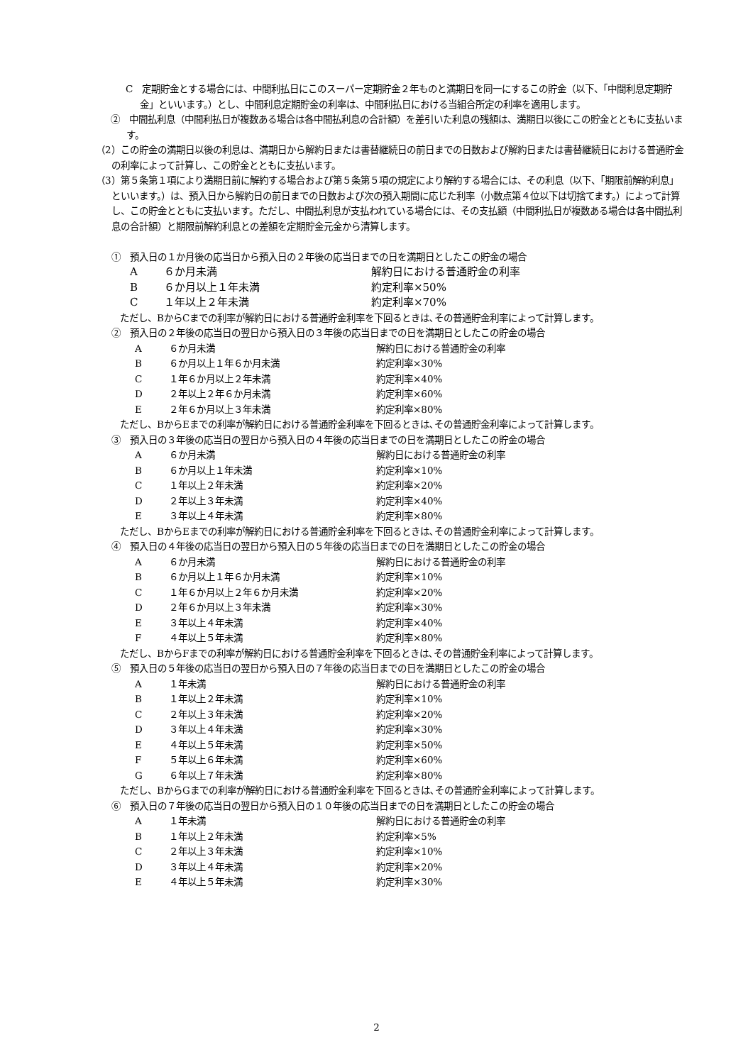C　定期貯金とする場合には、中間利払日にこのスーパー定期貯金２年ものと満期日を同一にするこの貯金（以下、「中間利息定期貯金」といいます。）とし、中間利息定期貯金の利率は、中間利払日における当組合所定の利率を適用します。
②　中間払利息（中間利払日が複数ある場合は各中間払利息の合計額）を差引いた利息の残額は、満期日以後にこの貯金とともに支払います。
（2）この貯金の満期日以後の利息は、満期日から解約日または書替継続日の前日までの日数および解約日または書替継続日における普通貯金の利率によって計算し、この貯金とともに支払います。
（3）第５条第１項により満期日前に解約する場合および第５条第５項の規定により解約する場合には、その利息（以下、「期限前解約利息」といいます。）は、預入日から解約日の前日までの日数および次の預入期間に応じた利率（小数点第４位以下は切捨てます。）によって計算し、この貯金とともに支払います。ただし、中間払利息が支払われている場合には、その支払額（中間利払日が複数ある場合は各中間払利息の合計額）と期限前解約利息との差額を定期貯金元金から清算します。
①　預入日の１か月後の応当日から預入日の２年後の応当日までの日を満期日としたこの貯金の場合
| A | ６か月未満 | 解約日における普通貯金の利率 |
| B | ６か月以上１年未満 | 約定利率×50% |
| C | １年以上２年未満 | 約定利率×70% |
　ただし、BからCまでの利率が解約日における普通貯金利率を下回るときは､その普通貯金利率によって計算します。
②　預入日の２年後の応当日の翌日から預入日の３年後の応当日までの日を満期日としたこの貯金の場合
| A | ６か月未満 | 解約日における普通貯金の利率 |
| B | ６か月以上１年６か月未満 | 約定利率×30% |
| C | １年６か月以上２年未満 | 約定利率×40% |
| D | ２年以上２年６か月未満 | 約定利率×60% |
| E | ２年６か月以上３年未満 | 約定利率×80% |
　ただし、BからEまでの利率が解約日における普通貯金利率を下回るときは､その普通貯金利率によって計算します。
③　預入日の３年後の応当日の翌日から預入日の４年後の応当日までの日を満期日としたこの貯金の場合
| A | ６か月未満 | 解約日における普通貯金の利率 |
| B | ６か月以上１年未満 | 約定利率×10% |
| C | １年以上２年未満 | 約定利率×20% |
| D | ２年以上３年未満 | 約定利率×40% |
| E | ３年以上４年未満 | 約定利率×80% |
　ただし、BからEまでの利率が解約日における普通貯金利率を下回るときは､その普通貯金利率によって計算します。
④　預入日の４年後の応当日の翌日から預入日の５年後の応当日までの日を満期日としたこの貯金の場合
| A | ６か月未満 | 解約日における普通貯金の利率 |
| B | ６か月以上１年６か月未満 | 約定利率×10% |
| C | １年６か月以上２年６か月未満 | 約定利率×20% |
| D | ２年６か月以上３年未満 | 約定利率×30% |
| E | ３年以上４年未満 | 約定利率×40% |
| F | ４年以上５年未満 | 約定利率×80% |
　ただし、BからFまでの利率が解約日における普通貯金利率を下回るときは､その普通貯金利率によって計算します。
⑤　預入日の５年後の応当日の翌日から預入日の７年後の応当日までの日を満期日としたこの貯金の場合
| A | １年未満 | 解約日における普通貯金の利率 |
| B | １年以上２年未満 | 約定利率×10% |
| C | ２年以上３年未満 | 約定利率×20% |
| D | ３年以上４年未満 | 約定利率×30% |
| E | ４年以上５年未満 | 約定利率×50% |
| F | ５年以上６年未満 | 約定利率×60% |
| G | ６年以上７年未満 | 約定利率×80% |
　ただし、BからGまでの利率が解約日における普通貯金利率を下回るときは､その普通貯金利率によって計算します。
⑥　預入日の７年後の応当日の翌日から預入日の１０年後の応当日までの日を満期日としたこの貯金の場合
| A | １年未満 | 解約日における普通貯金の利率 |
| B | １年以上２年未満 | 約定利率×5% |
| C | ２年以上３年未満 | 約定利率×10% |
| D | ３年以上４年未満 | 約定利率×20% |
| E | ４年以上５年未満 | 約定利率×30% |
2